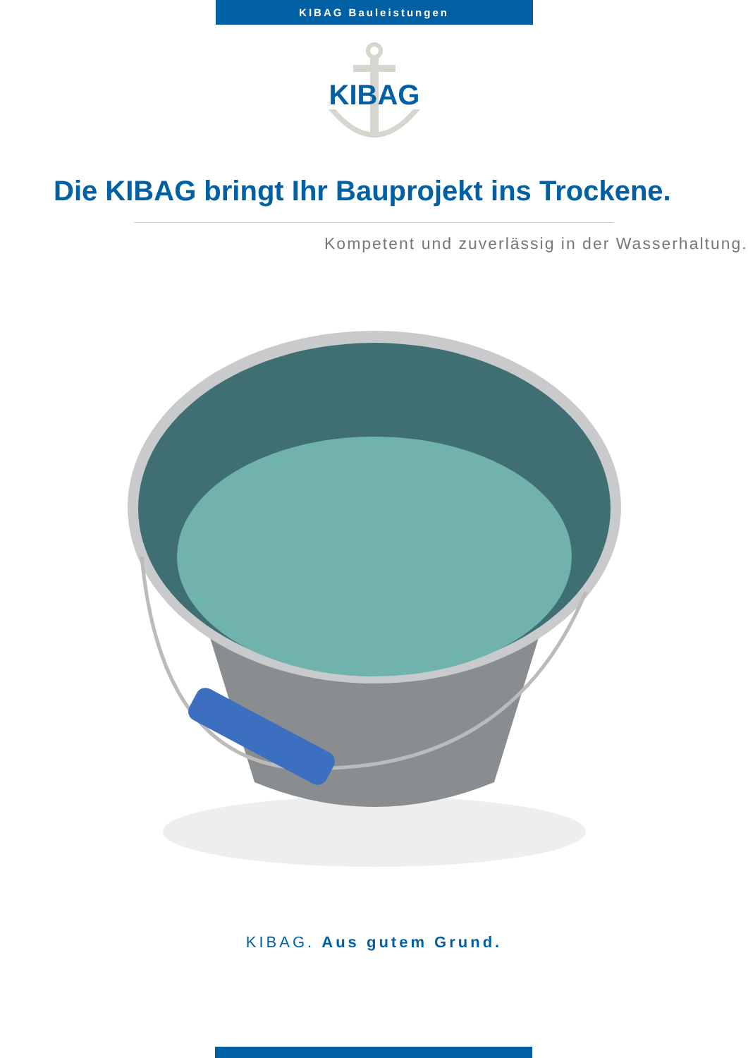KIBAG Bauleistungen
KIBAG
Die KIBAG bringt Ihr Bauprojekt ins Trockene.
Kompetent und zuverlässig in der Wasserhaltung.
KIBAG. Aus gutem Grund.